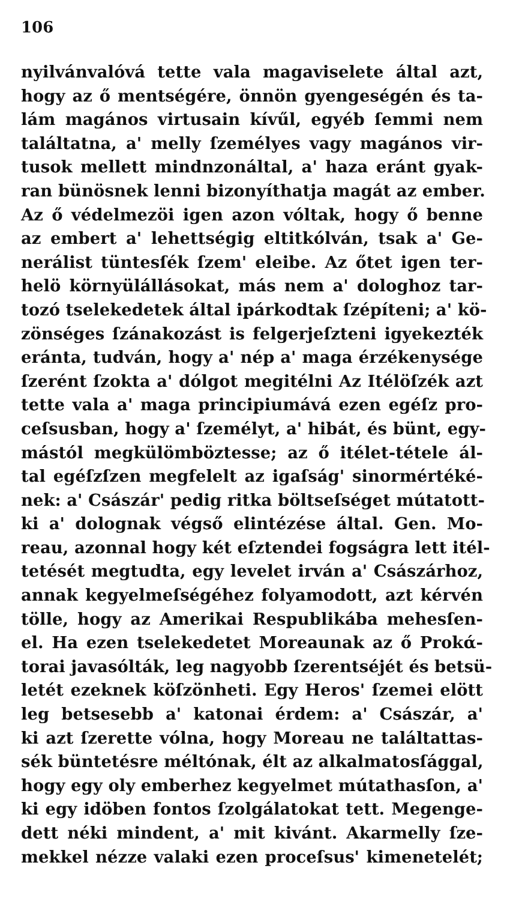106
nyilvánvalóvá tette vala magaviselete által azt,
hogy az ő mentségére, önnön gyengeségén és ta-
lám magános virtusain kívűl, egyéb ſemmi nem
találtatna, a' melly ſzemélyes vagy magános vir-
tusok mellett mindnzonáltal, a' haza eránt gyak-
ran bünösnek lenni bizonyíthatja magát az ember.
Az ő védelmezöi igen azon vóltak, hogy ő benne
az embert a' lehettségig eltitkólván, tsak a' Ge-
nerálist tüntesſék ſzem' eleibe. Az őtet igen ter-
helö környülállásokat, más nem a' dologhoz tar-
tozó tselekedetek által ipárkodtak ſzépíteni; a' kö-
zönséges ſzánakozást is felgerjeſzteni igyekezték
eránta, tudván, hogy a' nép a' maga érzékenysége
ſzerént ſzokta a' dólgot megitélni Az Itélöſzék azt
tette vala a' maga principiumává ezen egéſz pro-
ceſsusban, hogy a' ſzemélyt, a' hibát, és bünt, egy-
mástól megkülömböztesse; az ő itélet-tétele ál-
tal egéſzſzen megfelelt az igaſság' sinormértéké-
nek: a' Császár' pedig ritka böltseſséget mútatott-
ki a' dolognak végső elintézése által. Gen. Mo-
reau, azonnal hogy két eſztendei fogságra lett itél-
tetését megtudta, egy levelet irván a' Császárhoz,
annak kegyelmeſségéhez folyamodott, azt kérvén
tölle, hogy az Amerikai Respublikába mehesſen-
el. Ha ezen tselekedetet Moreaunak az ő Prokά-
torai javasólták, leg nagyobb ſzerentséjét és betsü-
letét ezeknek köſzönheti. Egy Heros' ſzemei elött
leg betsesebb a' katonai érdem: a' Császár, a'
ki azt ſzerette vólna, hogy Moreau ne találtattas-
sék büntetésre méltónak, élt az alkalmatosſággal,
hogy egy oly emberhez kegyelmet mútathasſon, a'
ki egy idöben fontos ſzolgálatokat tett. Megenge-
dett néki mindent, a' mit kivánt. Akarmelly ſze-
mekkel nézze valaki ezen proceſsus' kimenetelét;